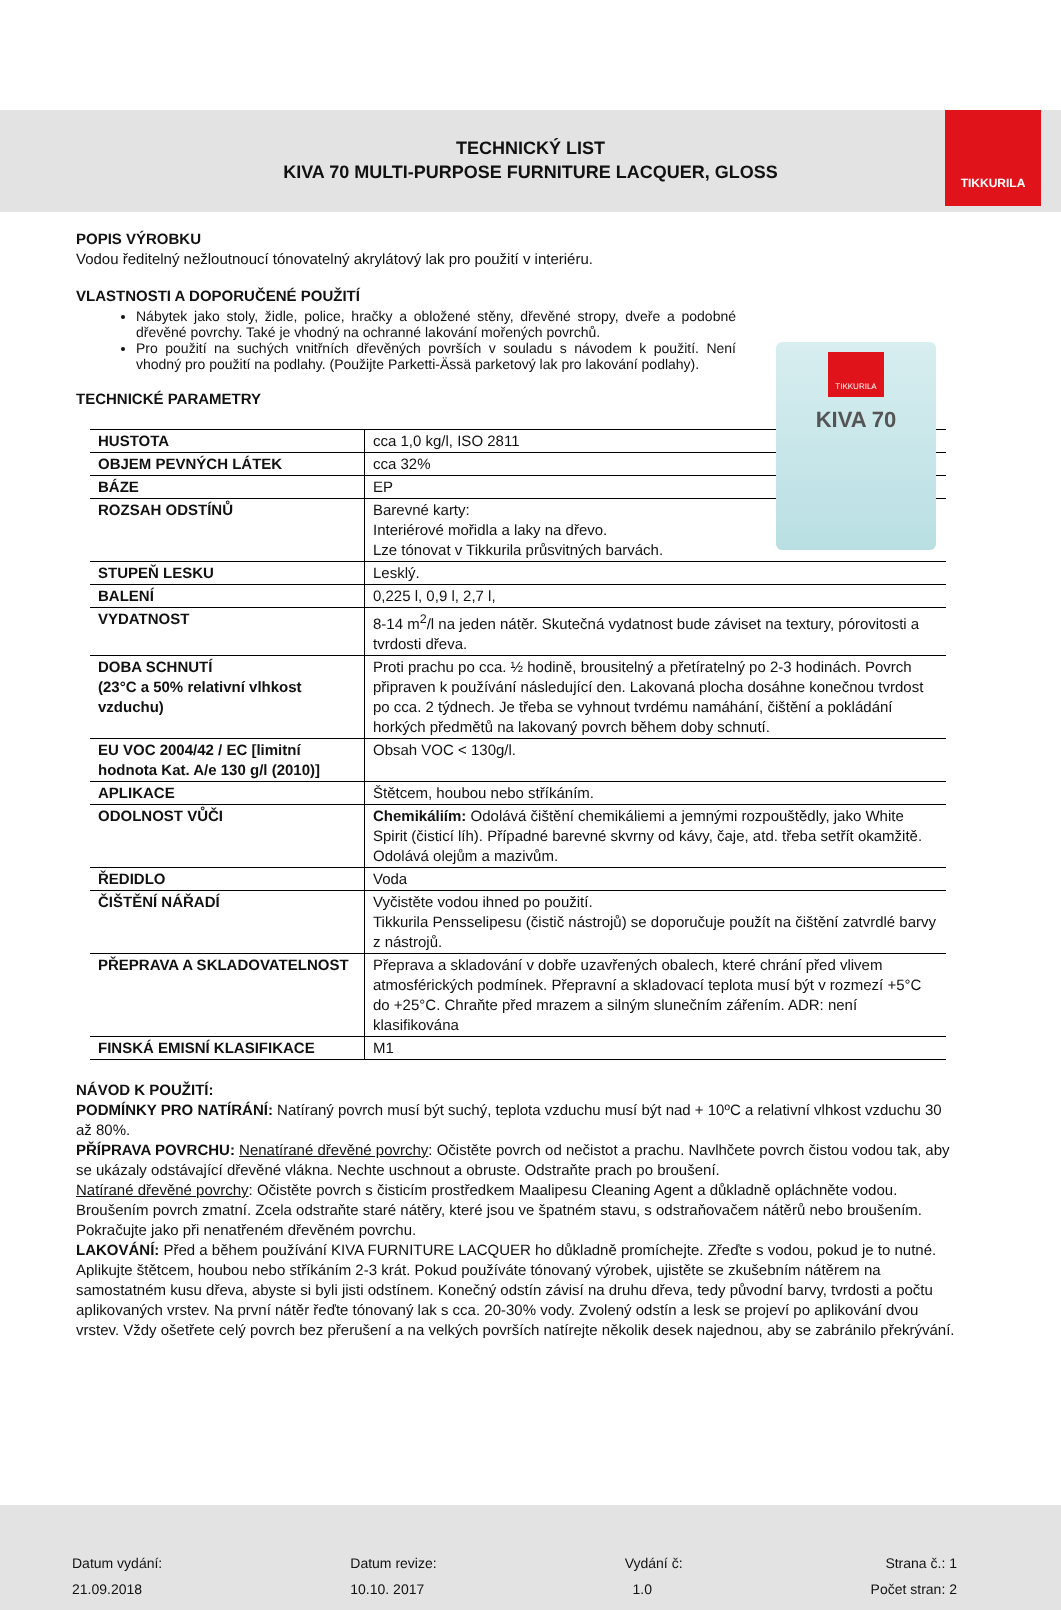TIKKURILA
TECHNICKÝ LIST
KIVA 70 MULTI-PURPOSE FURNITURE LACQUER, GLOSS
TIKKURILA
KIVA 70
POPIS VÝROBKU
Vodou ředitelný nežloutnoucí tónovatelný akrylátový lak pro použití v interiéru.
VLASTNOSTI A DOPORUČENÉ POUŽITÍ
Nábytek jako stoly, židle, police, hračky a obložené stěny, dřevěné stropy, dveře a podobné dřevěné povrchy. Také je vhodný na ochranné lakování mořených povrchů.
Pro použití na suchých vnitřních dřevěných površích v souladu s návodem k použití. Není vhodný pro použití na podlahy. (Použijte Parketti-Ässä parketový lak pro lakování podlahy).
TECHNICKÉ PARAMETRY
| HUSTOTA | cca 1,0 kg/l, ISO 2811 |
| OBJEM PEVNÝCH LÁTEK | cca 32% |
| BÁZE | EP |
| ROZSAH ODSTÍNŮ | Barevné karty: Interiérové mořidla a laky na dřevo. Lze tónovat v Tikkurila průsvitných barvách. |
| STUPEŇ LESKU | Lesklý. |
| BALENÍ | 0,225 l, 0,9 l, 2,7 l, |
| VYDATNOST | 8-14 m<sup>2</sup>/l na jeden nátěr. Skutečná vydatnost bude záviset na textury, pórovitosti a tvrdosti dřeva. |
| DOBA SCHNUTÍ (23°C a 50% relativní vlhkost vzduchu) | Proti prachu po cca. ½ hodině, brousitelný a přetíratelný po 2-3 hodinách. Povrch připraven k používání následující den. Lakovaná plocha dosáhne konečnou tvrdost po cca. 2 týdnech. Je třeba se vyhnout tvrdému namáhání, čištění a pokládání horkých předmětů na lakovaný povrch během doby schnutí. |
| EU VOC 2004/42 / EC [limitní hodnota Kat. A/e 130 g/l (2010)] | Obsah VOC < 130g/l. |
| APLIKACE | Štětcem, houbou nebo stříkáním. |
| ODOLNOST VŮČI | Chemikáliím: Odolává čištění chemikáliemi a jemnými rozpouštědly, jako White Spirit (čisticí líh). Případné barevné skvrny od kávy, čaje, atd. třeba setřít okamžitě. Odolává olejům a mazivům. |
| ŘEDIDLO | Voda |
| ČIŠTĚNÍ NÁŘADÍ | Vyčistěte vodou ihned po použití. Tikkurila Pensselipesu (čistič nástrojů) se doporučuje použít na čištění zatvrdlé barvy z nástrojů. |
| PŘEPRAVA A SKLADOVATELNOST | Přeprava a skladování v dobře uzavřených obalech, které chrání před vlivem atmosférických podmínek. Přepravní a skladovací teplota musí být v rozmezí +5°C do +25°C. Chraňte před mrazem a silným slunečním zářením. ADR: není klasifikována |
| FINSKÁ EMISNÍ KLASIFIKACE | M1 |
NÁVOD K POUŽITÍ:
PODMÍNKY PRO NATÍRÁNÍ: Natíraný povrch musí být suchý, teplota vzduchu musí být nad + 10ºC a relativní vlhkost vzduchu 30 až 80%.
PŘÍPRAVA POVRCHU: Nenatírané dřevěné povrchy: Očistěte povrch od nečistot a prachu. Navlhčete povrch čistou vodou tak, aby se ukázaly odstávající dřevěné vlákna. Nechte uschnout a obruste. Odstraňte prach po broušení.
Natírané dřevěné povrchy: Očistěte povrch s čisticím prostředkem Maalipesu Cleaning Agent a důkladně opláchněte vodou. Broušením povrch zmatní. Zcela odstraňte staré nátěry, které jsou ve špatném stavu, s odstraňovačem nátěrů nebo broušením. Pokračujte jako při nenatřeném dřevěném povrchu.
LAKOVÁNÍ: Před a během používání KIVA FURNITURE LACQUER ho důkladně promíchejte. Zřeďte s vodou, pokud je to nutné. Aplikujte štětcem, houbou nebo stříkáním 2-3 krát. Pokud používáte tónovaný výrobek, ujistěte se zkušebním nátěrem na samostatném kusu dřeva, abyste si byli jisti odstínem. Konečný odstín závisí na druhu dřeva, tedy původní barvy, tvrdosti a počtu aplikovaných vrstev. Na první nátěr řeďte tónovaný lak s cca. 20-30% vody. Zvolený odstín a lesk se projeví po aplikování dvou vrstev. Vždy ošetřete celý povrch bez přerušení a na velkých površích natírejte několik desek najednou, aby se zabránilo překrývání.
Datum vydání:
21.09.2018
Datum revize:
10.10. 2017
Vydání č:
1.0
Strana č.: 1
Počet stran: 2